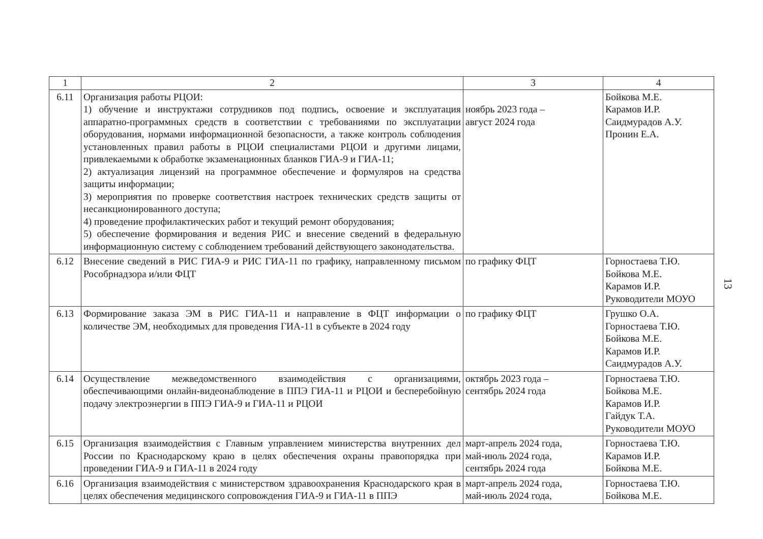| 1 | 2 | 3 | 4 |
| --- | --- | --- | --- |
| 6.11 | Организация работы РЦОИ: 1) обучение и инструктажи сотрудников под подпись, освоение и эксплуатация аппаратно-программных средств в соответствии с требованиями по эксплуатации оборудования, нормами информационной безопасности, а также контроль соблюдения установленных правил работы в РЦОИ специалистами РЦОИ и другими лицами, привлекаемыми к обработке экзаменационных бланков ГИА-9 и ГИА-11; 2) актуализация лицензий на программное обеспечение и формуляров на средства защиты информации; 3) мероприятия по проверке соответствия настроек технических средств защиты от несанкционированного доступа; 4) проведение профилактических работ и текущий ремонт оборудования; 5) обеспечение формирования и ведения РИС и внесение сведений в федеральную информационную систему с соблюдением требований действующего законодательства. | ноябрь 2023 года – август 2024 года | Бойкова М.Е. Карамов И.Р. Саидмурадов А.У. Пронин Е.А. |
| 6.12 | Внесение сведений в РИС ГИА-9 и РИС ГИА-11 по графику, направленному письмом Рособрнадзора и/или ФЦТ | по графику ФЦТ | Горностаева Т.Ю. Бойкова М.Е. Карамов И.Р. Руководители МОУО |
| 6.13 | Формирование заказа ЭМ в РИС ГИА-11 и направление в ФЦТ информации о количестве ЭМ, необходимых для проведения ГИА-11 в субъекте в 2024 году | по графику ФЦТ | Грушко О.А. Горностаева Т.Ю. Бойкова М.Е. Карамов И.Р. Саидмурадов А.У. |
| 6.14 | Осуществление межведомственного взаимодействия с организациями, обеспечивающими онлайн-видеонаблюдение в ППЭ ГИА-11 и РЦОИ и бесперебойную подачу электроэнергии в ППЭ ГИА-9 и ГИА-11 и РЦОИ | октябрь 2023 года – сентябрь 2024 года | Горностаева Т.Ю. Бойкова М.Е. Карамов И.Р. Гайдук Т.А. Руководители МОУО |
| 6.15 | Организация взаимодействия с Главным управлением министерства внутренних дел России по Краснодарскому краю в целях обеспечения охраны правопорядка при проведении ГИА-9 и ГИА-11 в 2024 году | март-апрель 2024 года, май-июль 2024 года, сентябрь 2024 года | Горностаева Т.Ю. Карамов И.Р. Бойкова М.Е. |
| 6.16 | Организация взаимодействия с министерством здравоохранения Краснодарского края в целях обеспечения медицинского сопровождения ГИА-9 и ГИА-11 в ППЭ | март-апрель 2024 года, май-июль 2024 года, | Горностаева Т.Ю. Бойкова М.Е. |
13